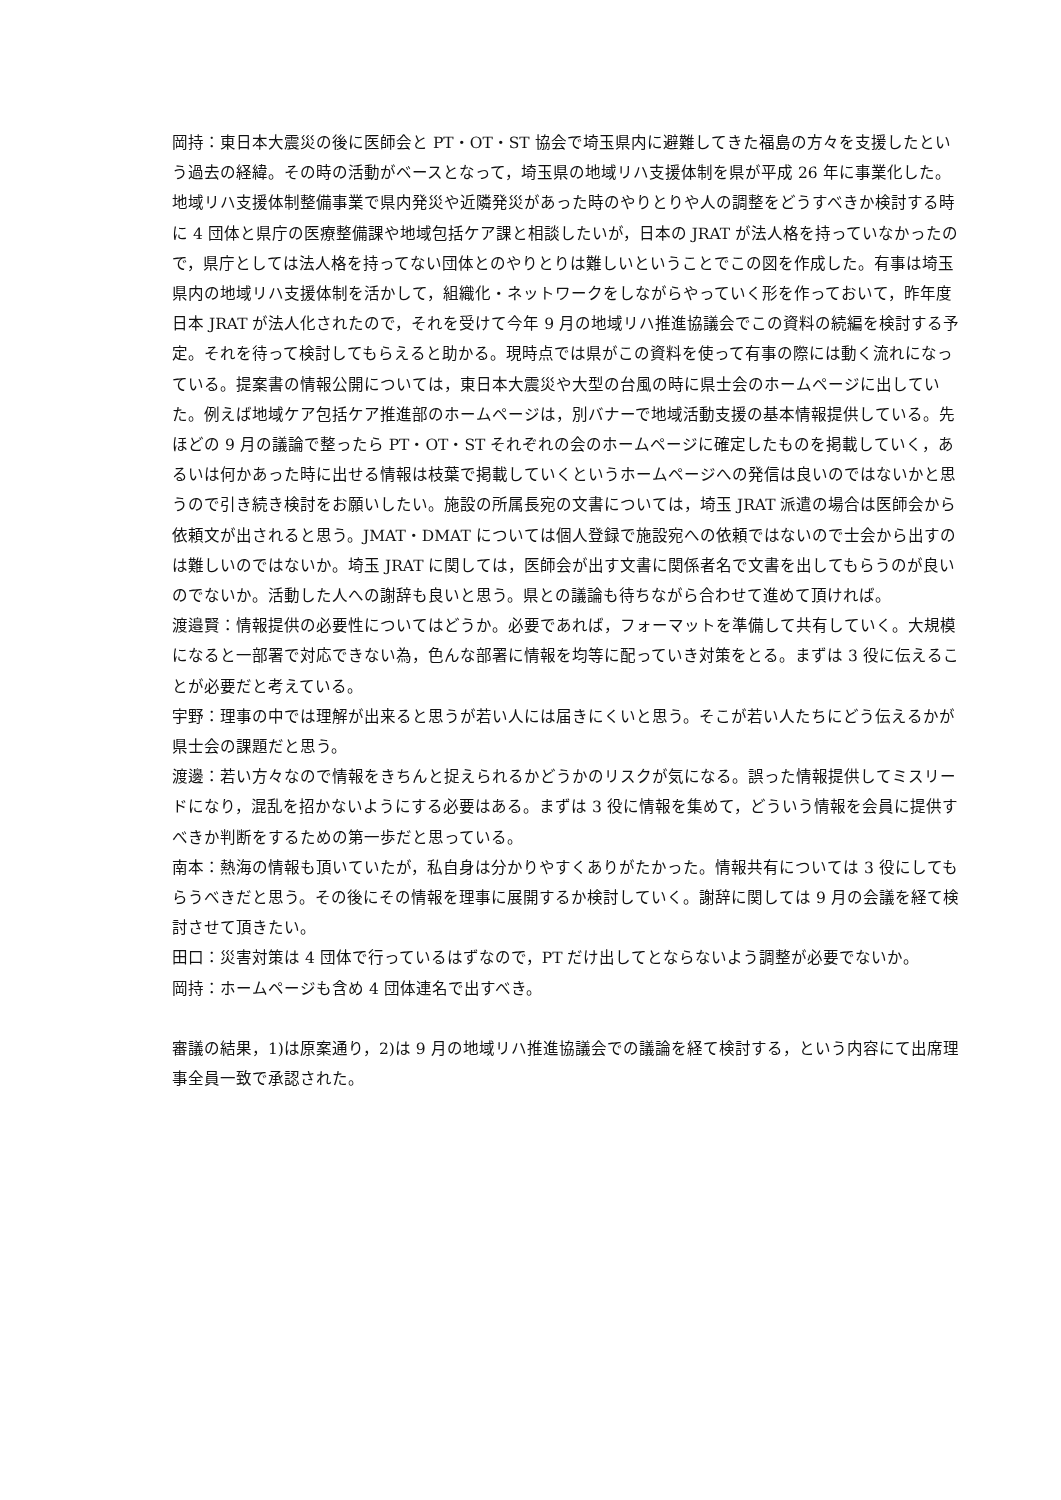岡持：東日本大震災の後に医師会と PT・OT・ST 協会で埼玉県内に避難してきた福島の方々を支援したという過去の経緯。その時の活動がベースとなって，埼玉県の地域リハ支援体制を県が平成 26 年に事業化した。地域リハ支援体制整備事業で県内発災や近隣発災があった時のやりとりや人の調整をどうすべきか検討する時に 4 団体と県庁の医療整備課や地域包括ケア課と相談したいが，日本の JRAT が法人格を持っていなかったので，県庁としては法人格を持ってない団体とのやりとりは難しいということでこの図を作成した。有事は埼玉県内の地域リハ支援体制を活かして，組織化・ネットワークをしながらやっていく形を作っておいて，昨年度日本 JRAT が法人化されたので，それを受けて今年 9 月の地域リハ推進協議会でこの資料の続編を検討する予定。それを待って検討してもらえると助かる。現時点では県がこの資料を使って有事の際には動く流れになっている。提案書の情報公開については，東日本大震災や大型の台風の時に県士会のホームページに出していた。例えば地域ケア包括ケア推進部のホームページは，別バナーで地域活動支援の基本情報提供している。先ほどの 9 月の議論で整ったら PT・OT・ST それぞれの会のホームページに確定したものを掲載していく，あるいは何かあった時に出せる情報は枝葉で掲載していくというホームページへの発信は良いのではないかと思うので引き続き検討をお願いしたい。施設の所属長宛の文書については，埼玉 JRAT 派遣の場合は医師会から依頼文が出されると思う。JMAT・DMAT については個人登録で施設宛への依頼ではないので士会から出すのは難しいのではないか。埼玉 JRAT に関しては，医師会が出す文書に関係者名で文書を出してもらうのが良いのでないか。活動した人への謝辞も良いと思う。県との議論も待ちながら合わせて進めて頂ければ。
渡邉賢：情報提供の必要性についてはどうか。必要であれば，フォーマットを準備して共有していく。大規模になると一部署で対応できない為，色んな部署に情報を均等に配っていき対策をとる。まずは 3 役に伝えることが必要だと考えている。
宇野：理事の中では理解が出来ると思うが若い人には届きにくいと思う。そこが若い人たちにどう伝えるかが県士会の課題だと思う。
渡邊：若い方々なので情報をきちんと捉えられるかどうかのリスクが気になる。誤った情報提供してミスリードになり，混乱を招かないようにする必要はある。まずは 3 役に情報を集めて，どういう情報を会員に提供すべきか判断をするための第一歩だと思っている。
南本：熱海の情報も頂いていたが，私自身は分かりやすくありがたかった。情報共有については 3 役にしてもらうべきだと思う。その後にその情報を理事に展開するか検討していく。謝辞に関しては 9 月の会議を経て検討させて頂きたい。
田口：災害対策は 4 団体で行っているはずなので，PT だけ出してとならないよう調整が必要でないか。
岡持：ホームページも含め 4 団体連名で出すべき。
審議の結果，1)は原案通り，2)は 9 月の地域リハ推進協議会での議論を経て検討する，という内容にて出席理事全員一致で承認された。